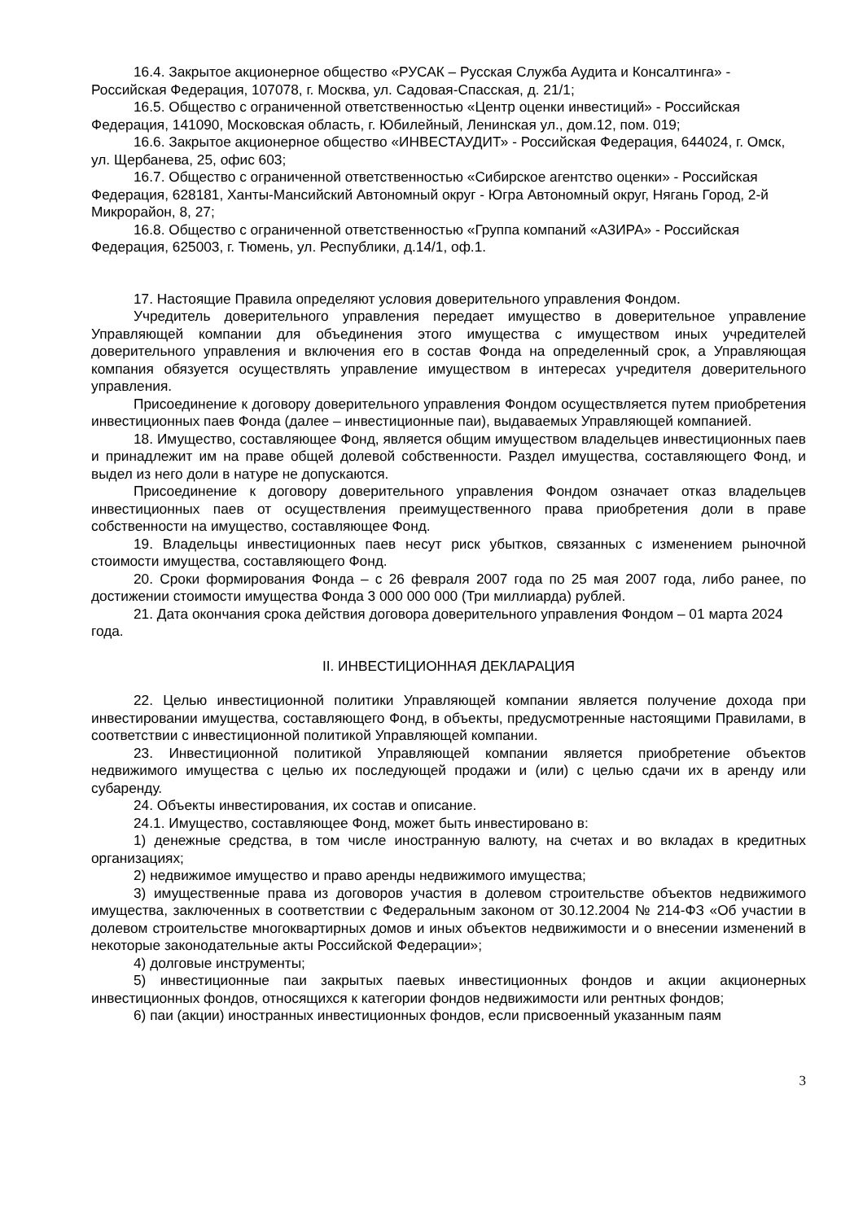16.4. Закрытое акционерное общество «РУСАК – Русская Служба Аудита и Консалтинга» - Российская Федерация, 107078, г. Москва, ул. Садовая-Спасская, д. 21/1;
16.5. Общество с ограниченной ответственностью «Центр оценки инвестиций» - Российская Федерация, 141090, Московская область, г. Юбилейный, Ленинская ул., дом.12, пом. 019;
16.6. Закрытое акционерное общество «ИНВЕСТАУДИТ» - Российская Федерация, 644024, г. Омск, ул. Щербанева, 25, офис 603;
16.7. Общество с ограниченной ответственностью «Сибирское агентство оценки» - Российская Федерация, 628181, Ханты-Мансийский Автономный округ - Югра Автономный округ, Нягань Город, 2-й Микрорайон, 8, 27;
16.8. Общество с ограниченной ответственностью «Группа компаний «АЗИРА» - Российская Федерация, 625003, г. Тюмень, ул. Республики, д.14/1, оф.1.
17. Настоящие Правила определяют условия доверительного управления Фондом.
Учредитель доверительного управления передает имущество в доверительное управление Управляющей компании для объединения этого имущества с имуществом иных учредителей доверительного управления и включения его в состав Фонда на определенный срок, а Управляющая компания обязуется осуществлять управление имуществом в интересах учредителя доверительного управления.
Присоединение к договору доверительного управления Фондом осуществляется путем приобретения инвестиционных паев Фонда (далее – инвестиционные паи), выдаваемых Управляющей компанией.
18. Имущество, составляющее Фонд, является общим имуществом владельцев инвестиционных паев и принадлежит им на праве общей долевой собственности. Раздел имущества, составляющего Фонд, и выдел из него доли в натуре не допускаются.
Присоединение к договору доверительного управления Фондом означает отказ владельцев инвестиционных паев от осуществления преимущественного права приобретения доли в праве собственности на имущество, составляющее Фонд.
19. Владельцы инвестиционных паев несут риск убытков, связанных с изменением рыночной стоимости имущества, составляющего Фонд.
20. Сроки формирования Фонда – с 26 февраля 2007 года по 25 мая 2007 года, либо ранее, по достижении стоимости имущества Фонда 3 000 000 000 (Три миллиарда) рублей.
21. Дата окончания срока действия договора доверительного управления Фондом – 01 марта 2024 года.
II. ИНВЕСТИЦИОННАЯ ДЕКЛАРАЦИЯ
22. Целью инвестиционной политики Управляющей компании является получение дохода при инвестировании имущества, составляющего Фонд, в объекты, предусмотренные настоящими Правилами, в соответствии с инвестиционной политикой Управляющей компании.
23. Инвестиционной политикой Управляющей компании является приобретение объектов недвижимого имущества с целью их последующей продажи и (или) с целью сдачи их в аренду или субаренду.
24. Объекты инвестирования, их состав и описание.
24.1. Имущество, составляющее Фонд, может быть инвестировано в:
1) денежные средства, в том числе иностранную валюту, на счетах и во вкладах в кредитных организациях;
2) недвижимое имущество и право аренды недвижимого имущества;
3) имущественные права из договоров участия в долевом строительстве объектов недвижимого имущества, заключенных в соответствии с Федеральным законом от 30.12.2004 № 214-ФЗ «Об участии в долевом строительстве многоквартирных домов и иных объектов недвижимости и о внесении изменений в некоторые законодательные акты Российской Федерации»;
4) долговые инструменты;
5) инвестиционные паи закрытых паевых инвестиционных фондов и акции акционерных инвестиционных фондов, относящихся к категории фондов недвижимости или рентных фондов;
6) паи (акции) иностранных инвестиционных фондов, если присвоенный указанным паям
3